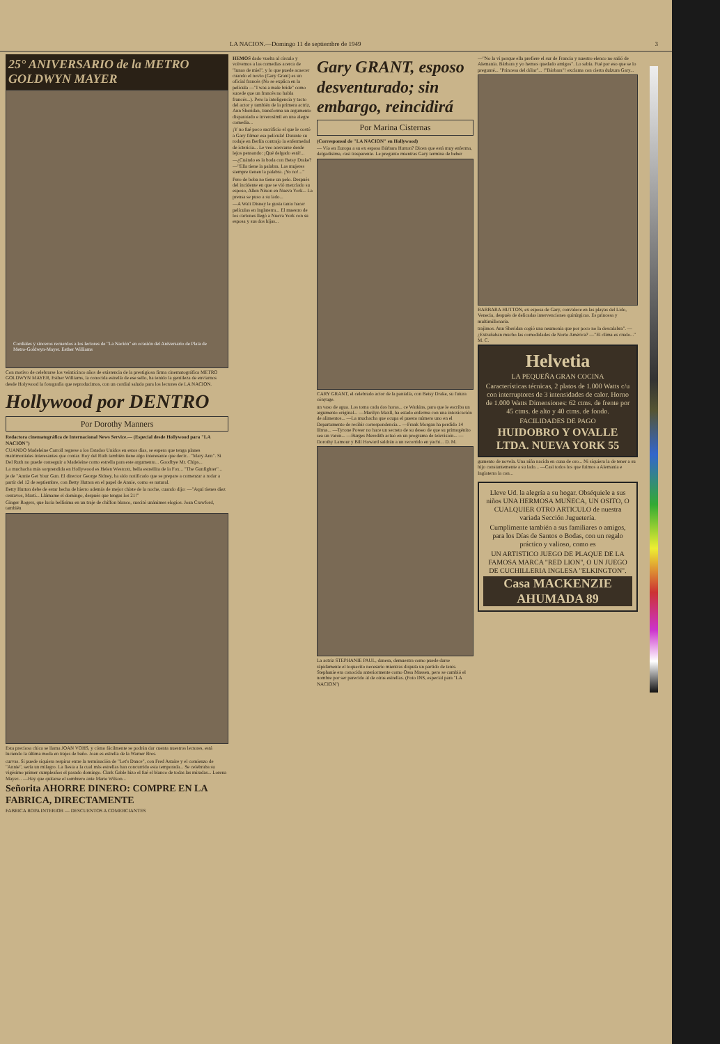LA NACION.—Domingo 11 de septiembre de 1949 3
25° ANIVERSARIO de la METRO GOLDWYN MAYER
Cordiales y sinceros recuerdos a los lectores de "La Nación" en ocasión del Aniversario de Plata de Metro-Goldwyn-Mayer. Esther Williams
Con motivo de celebrarse los veinticinco años de existencia de la prestigiosa firma cinematográfica METRO GOLDWYN MAYER, Esther Williams, la conocida estrella de ese sello, ha tenido la gentileza de enviarnos desde Holywood la fotografía que reproducimos, con un cordial saludo para los lectores de LA NACION.
Hollywood por DENTRO
Por Dorothy Manners
Redactora cinematográfica de Internacional News Service.— (Especial desde Hollywood para "LA NACION")
CUANDO Madeleine Carroll regrese a los Estados Unidos en estos días, se espera que tenga planes matrimoniales interesantes que contar. Roy del Ruth también tiene algo interesante que decir... "Mary Ann". Si Del Ruth no puede conseguir a Madeleine como estrella para este argumento... Goodbye Mr. Chips...
La muchacha más sorprendida en Hollywood es Helen Westcott, bella estrellita de la Fox... "The Gunfighter"...
je de "Annie Get Your Gun. El director George Sidney, ha sido notificado que se prepare a comenzar a rodar a partir del 12 de septiembre, con Betty Hutton en el papel de Annie, como es natural.
Betty Hutton debe de estar hecha de hierro además de mejor chiste de la noche, cuando dijo: —"Aquí tienes diez centavos, Marti... Llámame el domingo, después que tengas los 21!"
Ginger Rogers, que lucía bellísima en un traje de chiffon blanco, suscitó unánimes elogios. Joan Crawford, también
Esta preciosa chica se llama JOAN VOHS, y cómo fácilmente se podrán dar cuenta nuestros lectores, está luciendo la última moda en trajes de baño. Joan es estrella de la Warner Bros.
curvas. Si puede siquiera respirar entre la terminación de "Let's Dance", con Fred Astaire y el comienzo de "Annie", sería un milagro. La fiesta a la cual más estrellas han concurrido esta temporada... Se celebraba su vigésimo primer cumpleaños el pasado domingo. Clark Gable hizo el fué el blanco de todas las miradas... Lorena Mayer... —Hay que quitarse el sombrero ante Marie Wilson...
Señorita AHORRE DINERO: COMPRE EN LA FABRICA, DIRECTAMENTE
FABRICA ROPA INTERIOR — DESCUENTOS A COMERCIANTES
HEMOS dado vuelta al círculo y volvemos a las comedias acerca de "lunas de miel", y lo que puede acaecer cuando el novio (Gary Grant) es un oficial francés (No se explica en la película —"I was a male bride" como sucede que un francés no habla francés...). Pero la inteligencia y tacto del actor y también de la primera actriz, Ann Sheridan, transforma un argumento disparatado e inverosímil en una alegre comedia...
¡Y no fué poco sacrificio el que le costó a Gary filmar esa película! Durante su rodaje en Berlín contrajo la enfermedad de ictericia... Le veo acercarse desde lejos pensando: ¡Qué delgado está!...
—¿Cuándo es la boda con Betsy Drake? —"Ella tiene la palabra. Las mujeres siempre tienen la palabra. ¡Yo no!..."
Pero de boba no tiene un pelo. Después del incidente en que se vió mezclado su esposo, Allen Nixon en Nueva York... La prensa se puso a su lado...
—A Walt Disney le gusta tanto hacer películas en Inglaterra... El maestro de los cartones llegó a Nueva York con su esposa y sus dos hijas...
Gary GRANT, esposo desventurado; sin embargo, reincidirá
Por Marina Cisternas
(Corresponsal de "LA NACION" en Hollywood)
— Vío en Europa a su ex esposa Bárbara Hutton? Dicen que está muy enferma, delgadísima, casi trasparente. Le pregunto mientras Gary termina de beber
CARY GRANT, el celebrado actor de la pantalla, con Betsy Drake, su futura cónyuge.
un vaso de agua. Los toma cada dos horas... ce Watkins, para que le escriba un argumento original... —Marilyn Maxll, ha estado enferma con una intoxicación de alimentos... —La muchacha que ocupa el puesto número uno en el Departamento de recibir correspondencia... —Frank Morgan ha perdido 14 libras... —Tyrone Power no hace un secreto de su deseo de que su primogénito sea un varón... —Burges Meredith actuó en un programa de televisión... —Dorothy Lamour y Bill Howard saldrán a un recorrido en yacht... D. M.
La actriz STEPHANIE PAUL, danesa, demuestra como puede darse rápidamente el toquecito necesario mientras disputa un partido de tenis. Stephanie era conocida anteriormente como Ossa Massen, pero se cambió el nombre por ser parecido al de otras estrellas. (Foto INS, especial para "LA NACION")
—"No la ví porque ella prefiere el sur de Francia y nuestro elenco no salió de Alemania. Bárbara y yo hemos quedado amigos". Lo sabía. Fué por eso que se lo pregunté... "Princesa del dólar"... !"Bárbara"! exclama con cierta dulzura Gary...
BARBARA HUTTON, ex esposa de Gary, convalece en las playas del Lido, Venecia, después de delicadas intervenciones quirúrgicas. Es princesa y multimillonaria.
trajimos. Ann Sheridan cogió una neumonía que por poco no la descalabra". —¿Extrañaban mucho las comodidades de Norte América? —"El clima es crudo..." M. C.
Helvetia
LA PEQUEÑA GRAN COCINA
Características técnicas, 2 platos de 1.000 Watts c/u con interruptores de 3 intensidades de calor. Horno de 1.000 Watts Dimensiones: 62 ctms. de frente por 45 ctms. de alto y 40 ctms. de fondo.
FACILIDADES DE PAGO
HUIDOBRO Y OVALLE LTDA. NUEVA YORK 55
gumento de novela. Una niña nacida en cuna de oro... Ni siquiera la de tener a su hijo constantemente a su lado... —Casi todos los que fuimos a Alemania e Inglaterra la con...
Lleve Ud. la alegría a su hogar. Obséquiele a sus niños UNA HERMOSA MUÑECA, UN OSITO, O CUALQUIER OTRO ARTICULO de nuestra variada Sección Juguetería.
Cumplimente también a sus familiares o amigos, para los Días de Santos o Bodas, con un regalo práctico y valioso, como es
UN ARTISTICO JUEGO DE PLAQUE DE LA FAMOSA MARCA "RED LION", O UN JUEGO DE CUCHILLERIA INGLESA "ELKINGTON".
Casa MACKENZIE AHUMADA 89